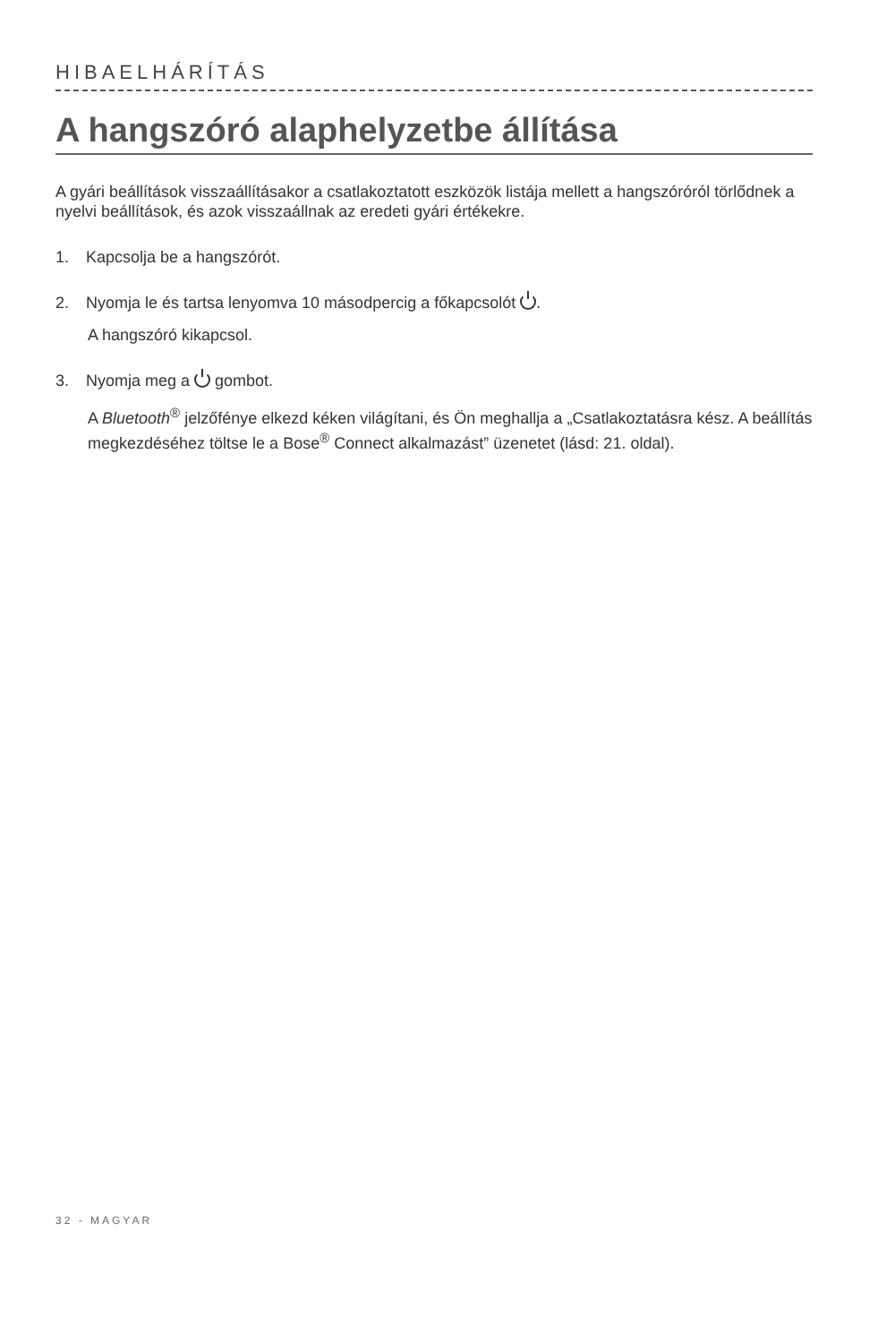HIBAELHÁRÍTÁS
A hangszóró alaphelyzetbe állítása
A gyári beállítások visszaállításakor a csatlakoztatott eszközök listája mellett a hangszóróról törlődnek a nyelvi beállítások, és azok visszaállnak az eredeti gyári értékekre.
1. Kapcsolja be a hangszórót.
2. Nyomja le és tartsa lenyomva 10 másodpercig a főkapcsolót .
A hangszóró kikapcsol.
3. Nyomja meg a gombot.
A Bluetooth<sup>®</sup> jelzőfénye elkezd kéken világítani, és Ön meghallja a „Csatlakoztatásra kész. A beállítás megkezdéséhez töltse le a Bose<sup>®</sup> Connect alkalmazást” üzenetet (lásd: 21. oldal).
32 - MAGYAR